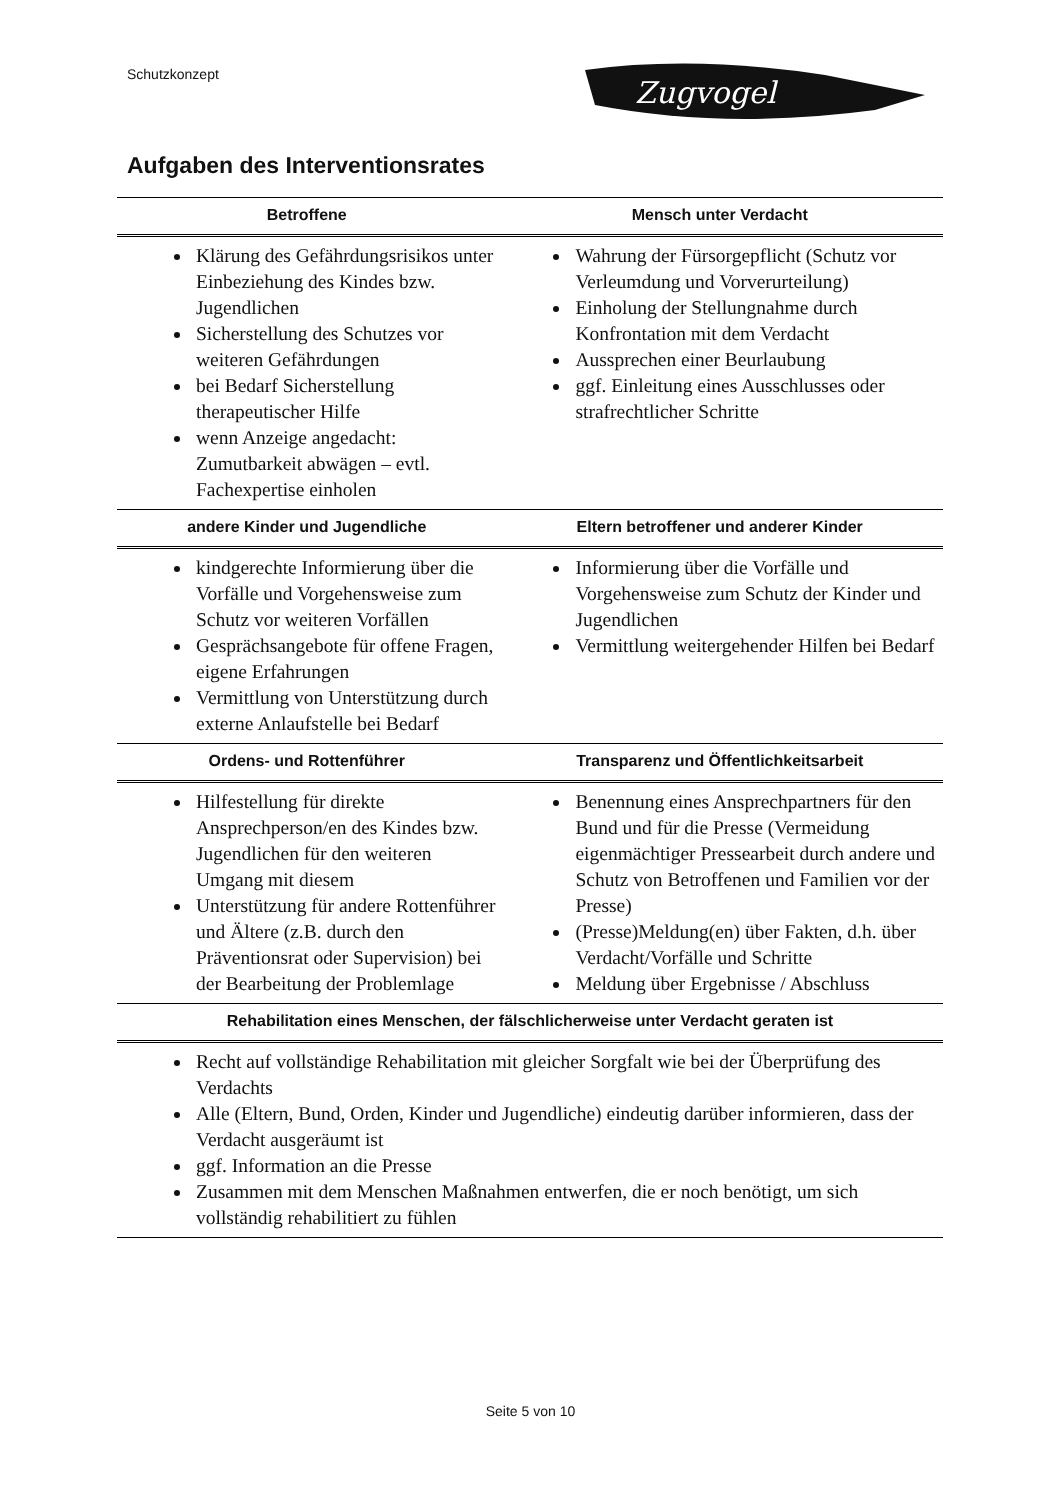Schutzkonzept
Zugvogel
Aufgaben des Interventionsrates
| Betroffene | Mensch unter Verdacht |
| --- | --- |
| Klärung des Gefährdungsrisikos unter Einbeziehung des Kindes bzw. Jugendlichen Sicherstellung des Schutzes vor weiteren Gefährdungen bei Bedarf Sicherstellung therapeutischer Hilfe wenn Anzeige angedacht: Zumutbarkeit abwägen – evtl. Fachexpertise einholen | Wahrung der Fürsorgepflicht (Schutz vor Verleumdung und Vorverurteilung) Einholung der Stellungnahme durch Konfrontation mit dem Verdacht Aussprechen einer Beurlaubung ggf. Einleitung eines Ausschlusses oder strafrechtlicher Schritte |
| andere Kinder und Jugendliche | Eltern betroffener und anderer Kinder |
| kindgerechte Informierung über die Vorfälle und Vorgehensweise zum Schutz vor weiteren Vorfällen Gesprächsangebote für offene Fragen, eigene Erfahrungen Vermittlung von Unterstützung durch externe Anlaufstelle bei Bedarf | Informierung über die Vorfälle und Vorgehensweise zum Schutz der Kinder und Jugendlichen Vermittlung weitergehender Hilfen bei Bedarf |
| Ordens- und Rottenführer | Transparenz und Öffentlichkeitsarbeit |
| Hilfestellung für direkte Ansprechperson/en des Kindes bzw. Jugendlichen für den weiteren Umgang mit diesem Unterstützung für andere Rottenführer und Ältere (z.B. durch den Präventionsrat oder Supervision) bei der Bearbeitung der Problemlage | Benennung eines Ansprechpartners für den Bund und für die Presse (Vermeidung eigenmächtiger Pressearbeit durch andere und Schutz von Betroffenen und Familien vor der Presse) (Presse)Meldung(en) über Fakten, d.h. über Verdacht/Vorfälle und Schritte Meldung über Ergebnisse / Abschluss |
| Rehabilitation eines Menschen, der fälschlicherweise unter Verdacht geraten ist | |
| Recht auf vollständige Rehabilitation mit gleicher Sorgfalt wie bei der Überprüfung des Verdachts Alle (Eltern, Bund, Orden, Kinder und Jugendliche) eindeutig darüber informieren, dass der Verdacht ausgeräumt ist ggf. Information an die Presse Zusammen mit dem Menschen Maßnahmen entwerfen, die er noch benötigt, um sich vollständig rehabilitiert zu fühlen | |
Seite 5 von 10